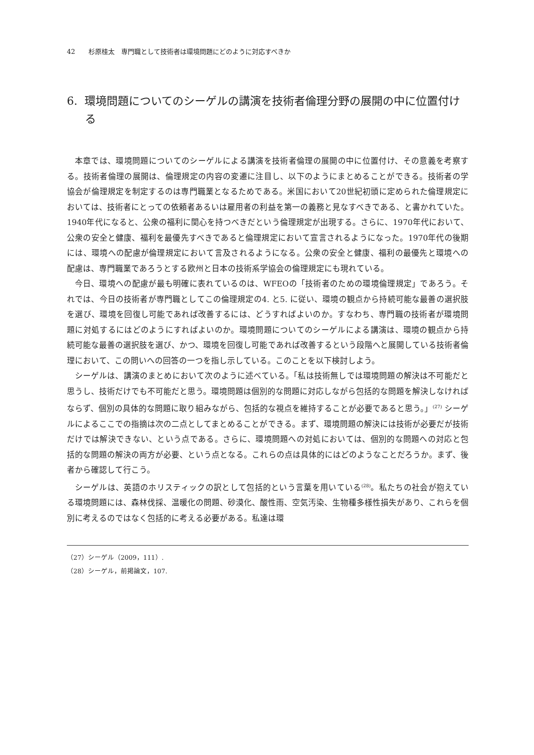42　　杉原桂太　専門職として技術者は環境問題にどのように対応すべきか
6. 環境問題についてのシーゲルの講演を技術者倫理分野の展開の中に位置付ける
本章では、環境問題についてのシーゲルによる講演を技術者倫理の展開の中に位置付け、その意義を考察する。技術者倫理の展開は、倫理規定の内容の変遷に注目し、以下のようにまとめることができる。技術者の学協会が倫理規定を制定するのは専門職業となるためである。米国において20世紀初頭に定められた倫理規定においては、技術者にとっての依頼者あるいは雇用者の利益を第一の義務と見なすべきである、と書かれていた。1940年代になると、公衆の福利に関心を持つべきだという倫理規定が出現する。さらに、1970年代において、公衆の安全と健康、福利を最優先すべきであると倫理規定において宣言されるようになった。1970年代の後期には、環境への配慮が倫理規定において言及されるようになる。公衆の安全と健康、福利の最優先と環境への配慮は、専門職業であろうとする欧州と日本の技術系学協会の倫理規定にも現れている。
今日、環境への配慮が最も明確に表れているのは、WFEOの「技術者のための環境倫理規定」であろう。それでは、今日の技術者が専門職としてこの倫理規定の4. と5. に従い、環境の観点から持続可能な最善の選択肢を選び、環境を回復し可能であれば改善するには、どうすればよいのか。すなわち、専門職の技術者が環境問題に対処するにはどのようにすればよいのか。環境問題についてのシーゲルによる講演は、環境の観点から持続可能な最善の選択肢を選び、かつ、環境を回復し可能であれば改善するという段階へと展開している技術者倫理において、この問いへの回答の一つを指し示している。このことを以下検討しよう。
シーゲルは、講演のまとめにおいて次のように述べている。「私は技術無しでは環境問題の解決は不可能だと思うし、技術だけでも不可能だと思う。環境問題は個別的な問題に対応しながら包括的な問題を解決しなければならず、個別の具体的な問題に取り組みながら、包括的な視点を維持することが必要であると思う。」<sup>(27)</sup> シーゲルによるここでの指摘は次の二点としてまとめることができる。まず、環境問題の解決には技術が必要だが技術だけでは解決できない、という点である。さらに、環境問題への対処においては、個別的な問題への対応と包括的な問題の解決の両方が必要、という点となる。これらの点は具体的にはどのようなことだろうか。まず、後者から確認して行こう。
シーゲルは、英語のホリスティックの訳として包括的という言葉を用いている<sup>(28)</sup>。私たちの社会が抱えている環境問題には、森林伐採、温暖化の問題、砂漠化、酸性雨、空気汚染、生物種多様性損失があり、これらを個別に考えるのではなく包括的に考える必要がある。私達は環
（27）シーゲル（2009，111）.
（28）シーゲル，前掲論文，107.